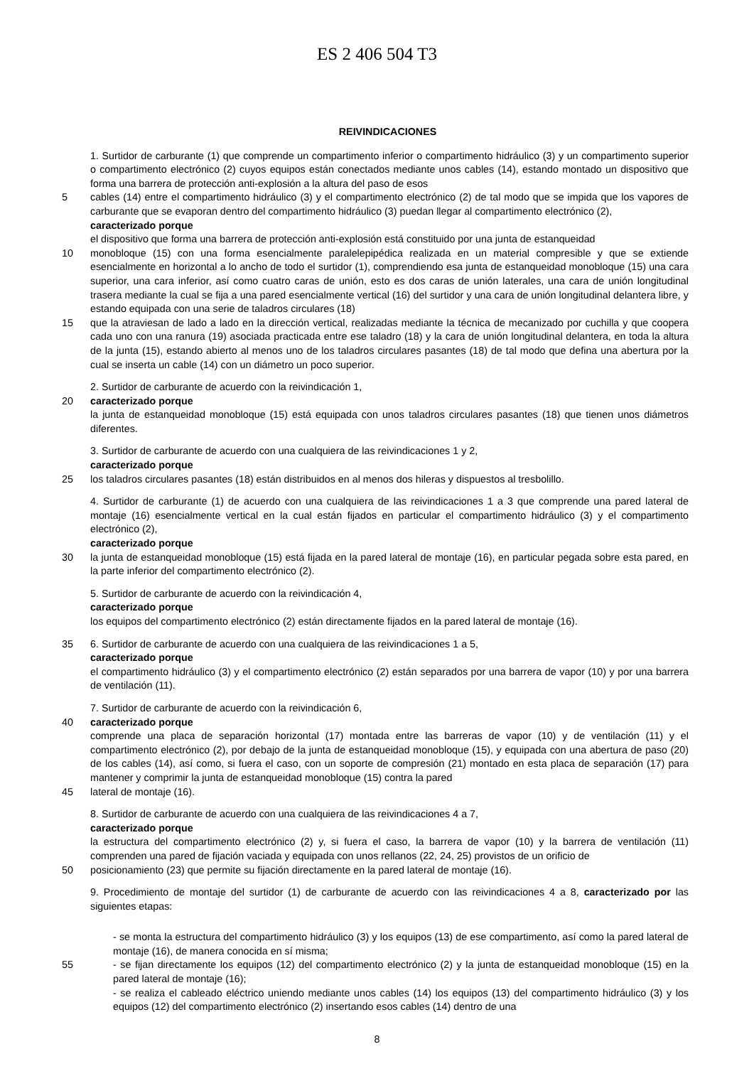ES 2 406 504 T3
REIVINDICACIONES
1. Surtidor de carburante (1) que comprende un compartimento inferior o compartimento hidráulico (3) y un compartimento superior o compartimento electrónico (2) cuyos equipos están conectados mediante unos cables (14), estando montado un dispositivo que forma una barrera de protección anti-explosión a la altura del paso de esos
5 cables (14) entre el compartimento hidráulico (3) y el compartimento electrónico (2) de tal modo que se impida que los vapores de carburante que se evaporan dentro del compartimento hidráulico (3) puedan llegar al compartimento electrónico (2),
caracterizado porque
el dispositivo que forma una barrera de protección anti-explosión está constituido por una junta de estanqueidad
10 monobloque (15) con una forma esencialmente paralelepipédica realizada en un material compresible y que se extiende esencialmente en horizontal a lo ancho de todo el surtidor (1), comprendiendo esa junta de estanqueidad monobloque (15) una cara superior, una cara inferior, así como cuatro caras de unión, esto es dos caras de unión laterales, una cara de unión longitudinal trasera mediante la cual se fija a una pared esencialmente vertical (16) del surtidor y una cara de unión longitudinal delantera libre, y estando equipada con una serie de taladros circulares (18)
15 que la atraviesan de lado a lado en la dirección vertical, realizadas mediante la técnica de mecanizado por cuchilla y que coopera cada uno con una ranura (19) asociada practicada entre ese taladro (18) y la cara de unión longitudinal delantera, en toda la altura de la junta (15), estando abierto al menos uno de los taladros circulares pasantes (18) de tal modo que defina una abertura por la cual se inserta un cable (14) con un diámetro un poco superior.
2. Surtidor de carburante de acuerdo con la reivindicación 1,
20 caracterizado porque
la junta de estanqueidad monobloque (15) está equipada con unos taladros circulares pasantes (18) que tienen unos diámetros diferentes.
3. Surtidor de carburante de acuerdo con una cualquiera de las reivindicaciones 1 y 2,
caracterizado porque
25 los taladros circulares pasantes (18) están distribuidos en al menos dos hileras y dispuestos al tresbolillo.
4. Surtidor de carburante (1) de acuerdo con una cualquiera de las reivindicaciones 1 a 3 que comprende una pared lateral de montaje (16) esencialmente vertical en la cual están fijados en particular el compartimento hidráulico (3) y el compartimento electrónico (2),
caracterizado porque
30 la junta de estanqueidad monobloque (15) está fijada en la pared lateral de montaje (16), en particular pegada sobre esta pared, en la parte inferior del compartimento electrónico (2).
5. Surtidor de carburante de acuerdo con la reivindicación 4,
caracterizado porque
los equipos del compartimento electrónico (2) están directamente fijados en la pared lateral de montaje (16).
35 6. Surtidor de carburante de acuerdo con una cualquiera de las reivindicaciones 1 a 5,
caracterizado porque
el compartimento hidráulico (3) y el compartimento electrónico (2) están separados por una barrera de vapor (10) y por una barrera de ventilación (11).
7. Surtidor de carburante de acuerdo con la reivindicación 6,
40 caracterizado porque
comprende una placa de separación horizontal (17) montada entre las barreras de vapor (10) y de ventilación (11) y el compartimento electrónico (2), por debajo de la junta de estanqueidad monobloque (15), y equipada con una abertura de paso (20) de los cables (14), así como, si fuera el caso, con un soporte de compresión (21) montado en esta placa de separación (17) para mantener y comprimir la junta de estanqueidad monobloque (15) contra la pared
45 lateral de montaje (16).
8. Surtidor de carburante de acuerdo con una cualquiera de las reivindicaciones 4 a 7,
caracterizado porque
la estructura del compartimento electrónico (2) y, si fuera el caso, la barrera de vapor (10) y la barrera de ventilación (11) comprenden una pared de fijación vaciada y equipada con unos rellanos (22, 24, 25) provistos de un orificio de
50 posicionamiento (23) que permite su fijación directamente en la pared lateral de montaje (16).
9. Procedimiento de montaje del surtidor (1) de carburante de acuerdo con las reivindicaciones 4 a 8, caracterizado por las siguientes etapas:
- se monta la estructura del compartimento hidráulico (3) y los equipos (13) de ese compartimento, así como la pared lateral de montaje (16), de manera conocida en sí misma;
55 - se fijan directamente los equipos (12) del compartimento electrónico (2) y la junta de estanqueidad monobloque (15) en la pared lateral de montaje (16);
- se realiza el cableado eléctrico uniendo mediante unos cables (14) los equipos (13) del compartimento hidráulico (3) y los equipos (12) del compartimento electrónico (2) insertando esos cables (14) dentro de una
8